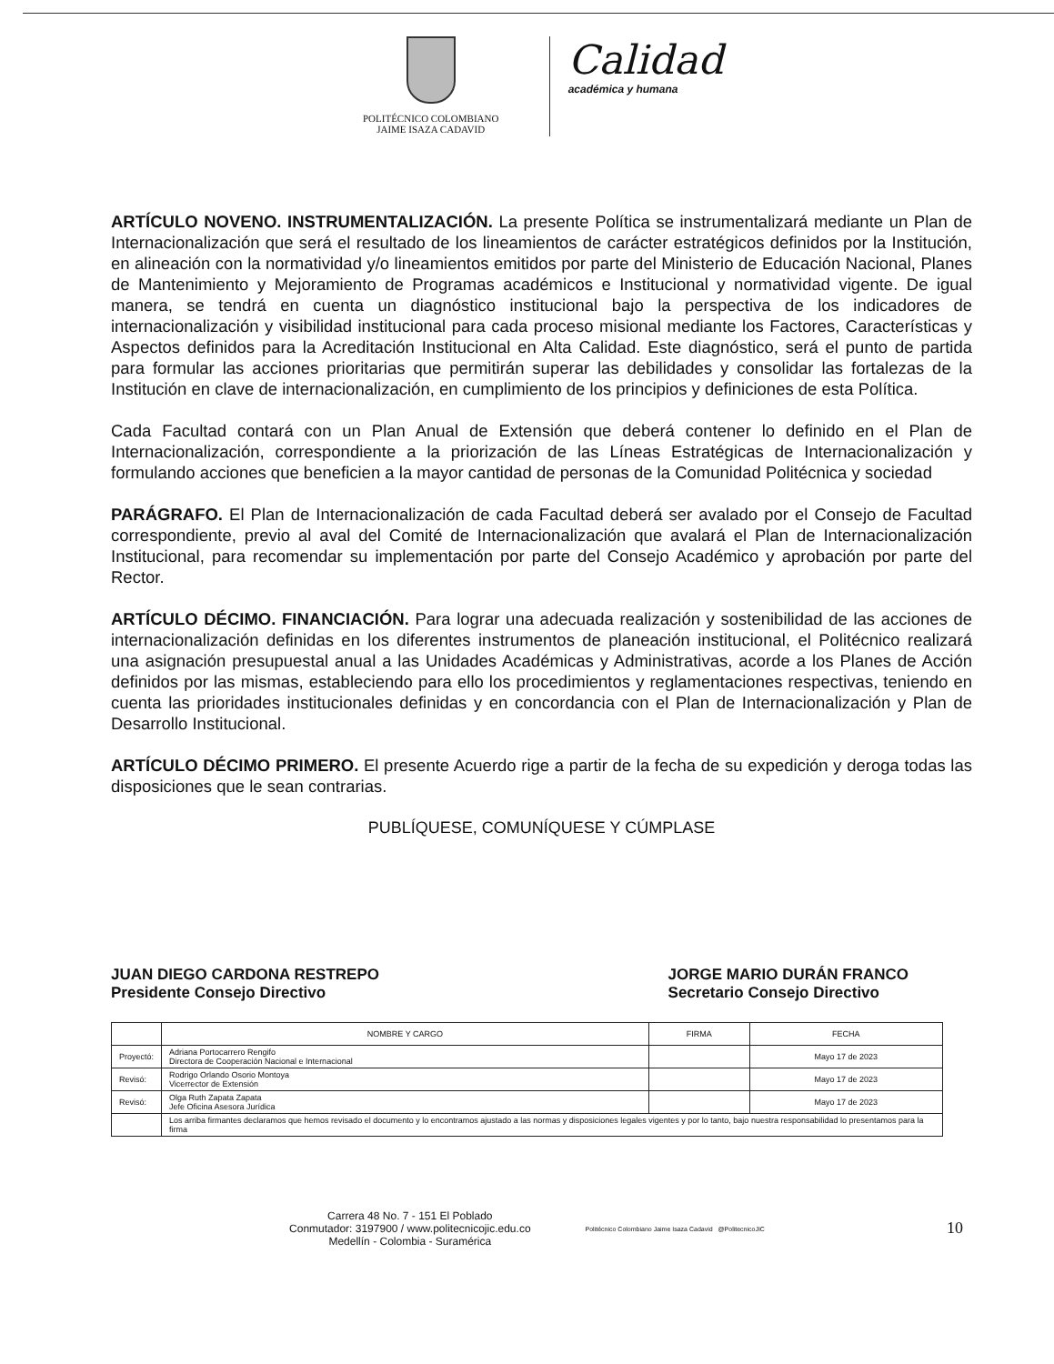POLITÉCNICO COLOMBIANO
JAIME ISAZA CADAVID
Calidad
académica y humana
ARTÍCULO NOVENO. INSTRUMENTALIZACIÓN. La presente Política se instrumentalizará mediante un Plan de Internacionalización que será el resultado de los lineamientos de carácter estratégicos definidos por la Institución, en alineación con la normatividad y/o lineamientos emitidos por parte del Ministerio de Educación Nacional, Planes de Mantenimiento y Mejoramiento de Programas académicos e Institucional y normatividad vigente. De igual manera, se tendrá en cuenta un diagnóstico institucional bajo la perspectiva de los indicadores de internacionalización y visibilidad institucional para cada proceso misional mediante los Factores, Características y Aspectos definidos para la Acreditación Institucional en Alta Calidad. Este diagnóstico, será el punto de partida para formular las acciones prioritarias que permitirán superar las debilidades y consolidar las fortalezas de la Institución en clave de internacionalización, en cumplimiento de los principios y definiciones de esta Política.
Cada Facultad contará con un Plan Anual de Extensión que deberá contener lo definido en el Plan de Internacionalización, correspondiente a la priorización de las Líneas Estratégicas de Internacionalización y formulando acciones que beneficien a la mayor cantidad de personas de la Comunidad Politécnica y sociedad
PARÁGRAFO. El Plan de Internacionalización de cada Facultad deberá ser avalado por el Consejo de Facultad correspondiente, previo al aval del Comité de Internacionalización que avalará el Plan de Internacionalización Institucional, para recomendar su implementación por parte del Consejo Académico y aprobación por parte del Rector.
ARTÍCULO DÉCIMO. FINANCIACIÓN. Para lograr una adecuada realización y sostenibilidad de las acciones de internacionalización definidas en los diferentes instrumentos de planeación institucional, el Politécnico realizará una asignación presupuestal anual a las Unidades Académicas y Administrativas, acorde a los Planes de Acción definidos por las mismas, estableciendo para ello los procedimientos y reglamentaciones respectivas, teniendo en cuenta las prioridades institucionales definidas y en concordancia con el Plan de Internacionalización y Plan de Desarrollo Institucional.
ARTÍCULO DÉCIMO PRIMERO. El presente Acuerdo rige a partir de la fecha de su expedición y deroga todas las disposiciones que le sean contrarias.
PUBLÍQUESE, COMUNÍQUESE Y CÚMPLASE
JUAN DIEGO CARDONA RESTREPO
Presidente Consejo Directivo
JORGE MARIO DURÁN FRANCO
Secretario Consejo Directivo
| | NOMBRE Y CARGO | FIRMA | FECHA |
| --- | --- | --- | --- |
| Proyectó: | Adriana Portocarrero Rengifo Directora de Cooperación Nacional e Internacional | | Mayo 17 de 2023 |
| Revisó: | Rodrigo Orlando Osorio Montoya Vicerrector de Extensión | | Mayo 17 de 2023 |
| Revisó: | Olga Ruth Zapata Zapata Jefe Oficina Asesora Jurídica | | Mayo 17 de 2023 |
| | Los arriba firmantes declaramos que hemos revisado el documento y lo encontramos ajustado a las normas y disposiciones legales vigentes y por lo tanto, bajo nuestra responsabilidad lo presentamos para la firma | | |
Carrera 48 No. 7 - 151 El Poblado
Conmutador: 3197900 / www.politecnicojic.edu.co
Medellín - Colombia - Suramérica
Politécnico Colombiano Jaime Isaza Cadavid @PolitecnicoJIC
10